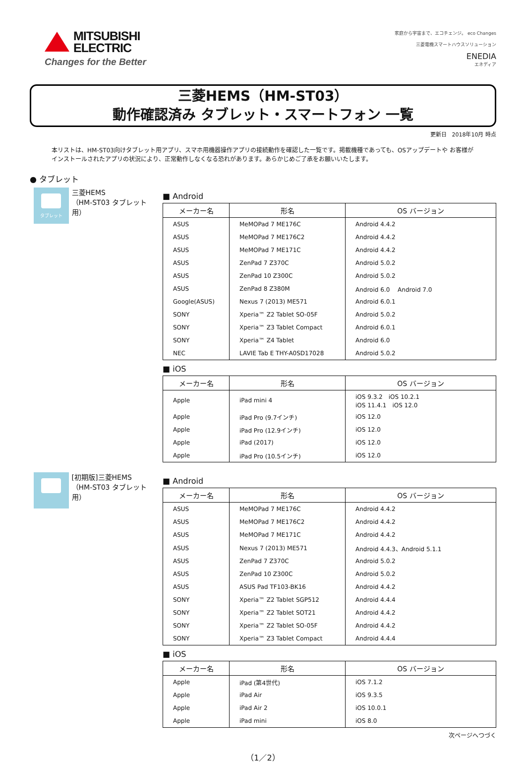MITSUBISHI ELECTRIC
Changes for the Better
家庭から宇宙まで、エコチェンジ。 eco Changes
三菱電機スマートハウスソリューション
ENEDIA
エネディア
三菱HEMS（HM-ST03）
動作確認済み タブレット・スマートフォン 一覧
更新日　2018年10月 時点
本リストは、HM-ST03向けタブレット用アプリ、スマホ用機器操作アプリの接続動作を確認した一覧です。掲載機種であっても、OSアップデートや お客様がインストールされたアプリの状況により、正常動作しなくなる恐れがあります。あらかじめご了承をお願いいたします。
● タブレット
タブレット
三菱HEMS
（HM-ST03 タブレット用）
■ Android
| メーカー名 | 形名 | OS バージョン |
| --- | --- | --- |
| ASUS | MeMOPad 7 ME176C | Android 4.4.2 |
| ASUS | MeMOPad 7 ME176C2 | Android 4.4.2 |
| ASUS | MeMOPad 7 ME171C | Android 4.4.2 |
| ASUS | ZenPad 7 Z370C | Android 5.0.2 |
| ASUS | ZenPad 10 Z300C | Android 5.0.2 |
| ASUS | ZenPad 8 Z380M | Android 6.0 Android 7.0 |
| Google(ASUS) | Nexus 7 (2013) ME571 | Android 6.0.1 |
| SONY | Xperia™ Z2 Tablet SO-05F | Android 5.0.2 |
| SONY | Xperia™ Z3 Tablet Compact | Android 6.0.1 |
| SONY | Xperia™ Z4 Tablet | Android 6.0 |
| NEC | LAVIE Tab E THY-A0SD17028 | Android 5.0.2 |
■ iOS
| メーカー名 | 形名 | OS バージョン |
| --- | --- | --- |
| Apple | iPad mini 4 | iOS 9.3.2 iOS 10.2.1 iOS 11.4.1 iOS 12.0 |
| Apple | iPad Pro (9.7インチ) | iOS 12.0 |
| Apple | iPad Pro (12.9インチ) | iOS 12.0 |
| Apple | iPad (2017) | iOS 12.0 |
| Apple | iPad Pro (10.5インチ) | iOS 12.0 |
[初期版]三菱HEMS
（HM-ST03 タブレット用）
■ Android
| メーカー名 | 形名 | OS バージョン |
| --- | --- | --- |
| ASUS | MeMOPad 7 ME176C | Android 4.4.2 |
| ASUS | MeMOPad 7 ME176C2 | Android 4.4.2 |
| ASUS | MeMOPad 7 ME171C | Android 4.4.2 |
| ASUS | Nexus 7 (2013) ME571 | Android 4.4.3、Android 5.1.1 |
| ASUS | ZenPad 7 Z370C | Android 5.0.2 |
| ASUS | ZenPad 10 Z300C | Android 5.0.2 |
| ASUS | ASUS Pad TF103-BK16 | Android 4.4.2 |
| SONY | Xperia™ Z2 Tablet SGP512 | Android 4.4.4 |
| SONY | Xperia™ Z2 Tablet SOT21 | Android 4.4.2 |
| SONY | Xperia™ Z2 Tablet SO-05F | Android 4.4.2 |
| SONY | Xperia™ Z3 Tablet Compact | Android 4.4.4 |
■ iOS
| メーカー名 | 形名 | OS バージョン |
| --- | --- | --- |
| Apple | iPad (第4世代) | iOS 7.1.2 |
| Apple | iPad Air | iOS 9.3.5 |
| Apple | iPad Air 2 | iOS 10.0.1 |
| Apple | iPad mini | iOS 8.0 |
次ページへつづく
（1／2）